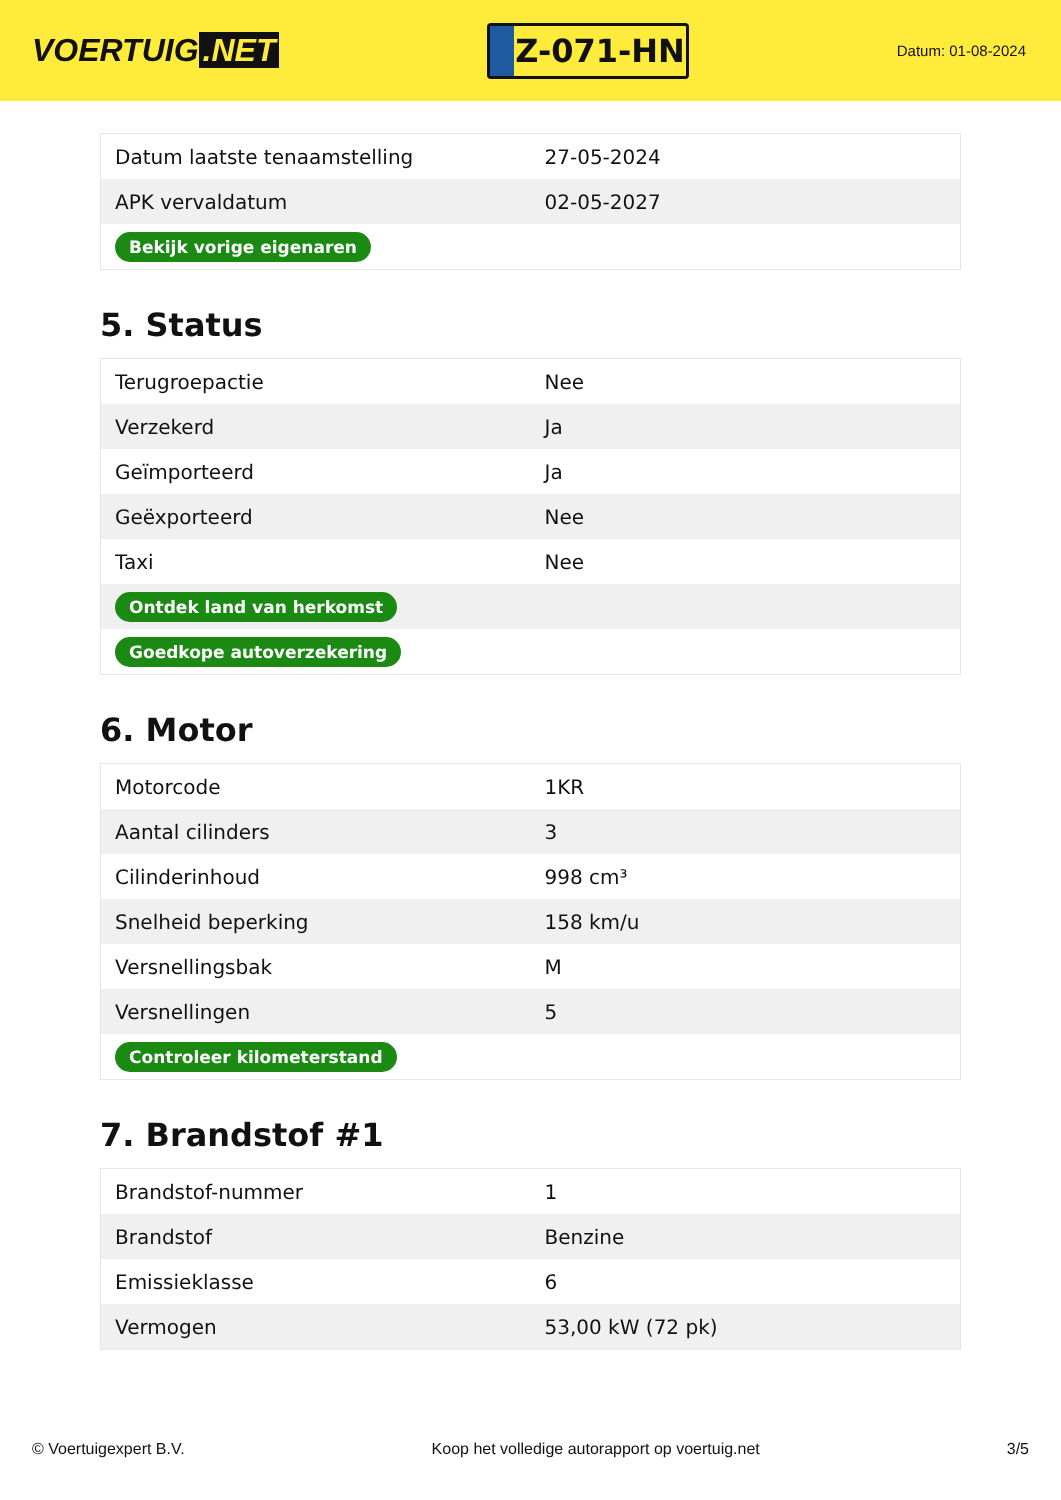VOERTUIG.NET
Z-071-HN
Datum: 01-08-2024
| Datum laatste tenaamstelling | 27-05-2024 |
| APK vervaldatum | 02-05-2027 |
| Bekijk vorige eigenaren | |
5. Status
| Terugroepactie | Nee |
| Verzekerd | Ja |
| Geïmporteerd | Ja |
| Geëxporteerd | Nee |
| Taxi | Nee |
| Ontdek land van herkomst | |
| Goedkope autoverzekering | |
6. Motor
| Motorcode | 1KR |
| Aantal cilinders | 3 |
| Cilinderinhoud | 998 cm³ |
| Snelheid beperking | 158 km/u |
| Versnellingsbak | M |
| Versnellingen | 5 |
| Controleer kilometerstand | |
7. Brandstof #1
| Brandstof-nummer | 1 |
| Brandstof | Benzine |
| Emissieklasse | 6 |
| Vermogen | 53,00 kW (72 pk) |
© Voertuigexpert B.V. Koop het volledige autorapport op voertuig.net 3/5